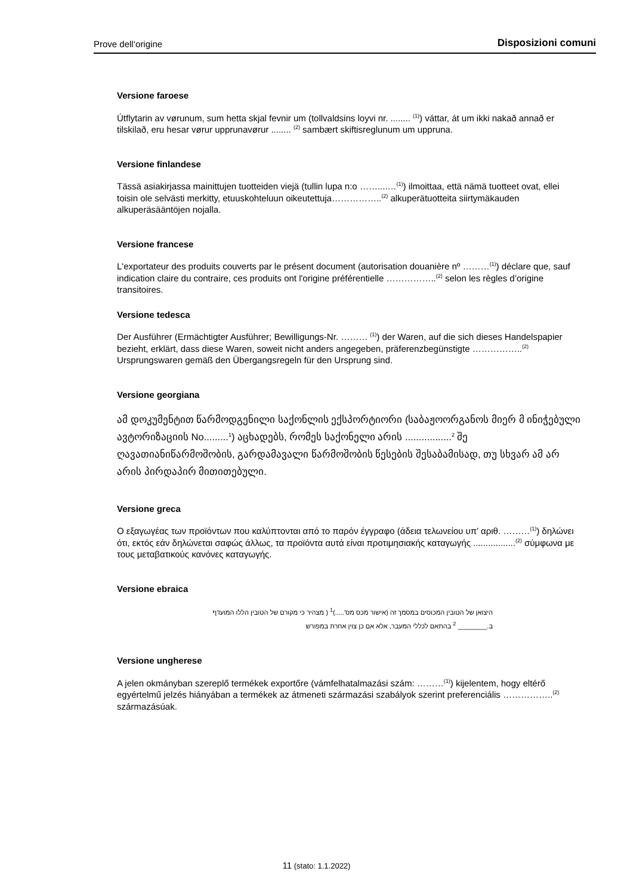Prove dell‘origine Disposizioni comuni
Versione faroese
Útflytarin av vørunum, sum hetta skjal fevnir um (tollvaldsins loyvi nr. ........ <sup>(1)</sup>) váttar, át um ikki nakað annað er tilskilað, eru hesar vørur upprunavørur ........ <sup>(2)</sup> sambært skiftisreglunum um uppruna.
Versione finlandese
Tässä asiakirjassa mainittujen tuotteiden viejä (tullin lupa n:o ……....…<sup>(1)</sup>) ilmoittaa, että nämä tuotteet ovat, ellei toisin ole selvästi merkitty, etuuskohteluun oikeutettuja……………..<sup>(2)</sup> alkuperätuotteita siirtymäkauden alkuperäsääntöjen nojalla.
Versione francese
L'exportateur des produits couverts par le présent document (autorisation douanière nº ………<sup>(1)</sup>) déclare que, sauf indication claire du contraire, ces produits ont l'origine préférentielle ……………..<sup>(2)</sup> selon les règles d’origine transitoires.
Versione tedesca
Der Ausführer (Ermächtigter Ausführer; Bewilligungs-Nr. ……… <sup>(1)</sup>) der Waren, auf die sich dieses Handelspapier bezieht, erklärt, dass diese Waren, soweit nicht anders angegeben, präferenzbegünstigte ……………..<sup>(2)</sup> Ursprungswaren gemäß den Übergangsregeln für den Ursprung sind.
Versione georgiana
ამ დოკუმენტით წარმოდგენილი საქონლის ექსპორტიორი (საბაჟოორგანოს მიერ მ ინიჭებული ავტორიზაციის No.........<sup>1</sup>) აცხადებს, რომეს საქონელი არის .................<sup>2</sup> შე ღავათიანიწარმოშობის, გარდამავალი წარმოშობის წესების შესაბამისად, თუ სხვარ ამ არ არის პირდაპირ მითითებული.
Versione greca
Ο εξαγωγέας των προϊόντων που καλύπτονται από το παρόν έγγραφο (άδεια τελωνείου υπ’ αριθ. ………<sup>(1)</sup>) δηλώνει ότι, εκτός εάν δηλώνεται σαφώς άλλως, τα προϊόντα αυτά είναι προτιμησιακής καταγωγής .................<sup>(2)</sup> σύμφωνα με τους μεταβατικούς κανόνες καταγωγής.
Versione ebraica
היצואן של הטובין המכוסים במסמך זה (אישור מכס מס'.....)<sup>1</sup> ( מצהיר כי מקורם של הטובין הללו המועדף
ב.________ <sup>2</sup> בהתאם לכללי המעבר, אלא אם כן צוין אחרת במפורש
Versione ungherese
A jelen okmányban szereplő termékek exportőre (vámfelhatalmazási szám: ………<sup>(1)</sup>) kijelentem, hogy eltérő egyértelmű jelzés hiányában a termékek az átmeneti származási szabályok szerint preferenciális ……………..<sup>(2)</sup> származásúak.
11 (stato: 1.1.2022)